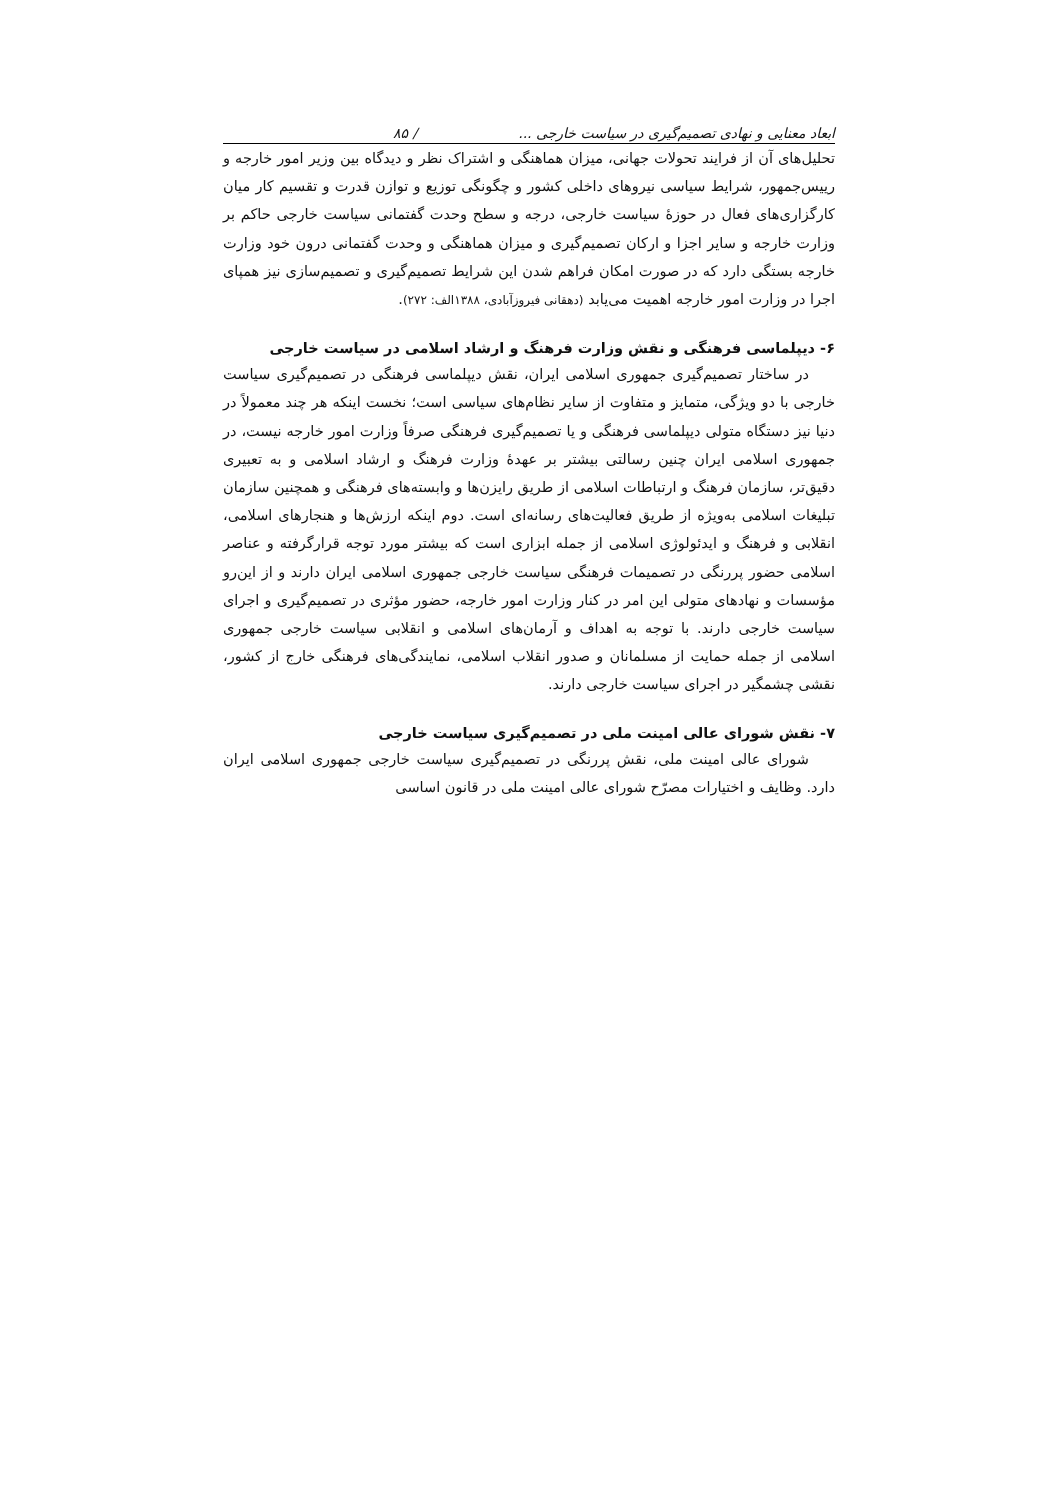ابعاد معنایی و نهادی تصمیم‌گیری در سیاست خارجی ... / ۸۵
تحلیل‌های آن از فرایند تحولات جهانی، میزان هماهنگی و اشتراک نظر و دیدگاه بین وزیر امور خارجه و رییس‌جمهور، شرایط سیاسی نیروهای داخلی کشور و چگونگی توزیع و توازن قدرت و تقسیم کار میان کارگزاری‌های فعال در حوزهٔ سیاست خارجی، درجه و سطح وحدت گفتمانی سیاست خارجی حاکم بر وزارت خارجه و سایر اجزا و ارکان تصمیم‌گیری و میزان هماهنگی و وحدت گفتمانی درون خود وزارت خارجه بستگی دارد که در صورت امکان فراهم شدن این شرایط تصمیم‌گیری و تصمیم‌سازی نیز همپای اجرا در وزارت امور خارجه اهمیت می‌یابد (دهقانی فیروزآبادی، ۱۳۸۸الف: ۲۷۲).
۶- دیپلماسی فرهنگی و نقش وزارت فرهنگ و ارشاد اسلامی در سیاست خارجی
در ساختار تصمیم‌گیری جمهوری اسلامی ایران، نقش دیپلماسی فرهنگی در تصمیم‌گیری سیاست خارجی با دو ویژگی، متمایز و متفاوت از سایر نظام‌های سیاسی است؛ نخست اینکه هر چند معمولاً در دنیا نیز دستگاه متولی دیپلماسی فرهنگی و یا تصمیم‌گیری فرهنگی صرفاً وزارت امور خارجه نیست، در جمهوری اسلامی ایران چنین رسالتی بیشتر بر عهدهٔ وزارت فرهنگ و ارشاد اسلامی و به تعبیری دقیق‌تر، سازمان فرهنگ و ارتباطات اسلامی از طریق رایزن‌ها و وابسته‌های فرهنگی و همچنین سازمان تبلیغات اسلامی به‌ویژه از طریق فعالیت‌های رسانه‌ای است. دوم اینکه ارزش‌ها و هنجارهای اسلامی، انقلابی و فرهنگ و ایدئولوژی اسلامی از جمله ابزاری است که بیشتر مورد توجه قرارگرفته و عناصر اسلامی حضور پررنگی در تصمیمات فرهنگی سیاست خارجی جمهوری اسلامی ایران دارند و از این‌رو مؤسسات و نهادهای متولی این امر در کنار وزارت امور خارجه، حضور مؤثری در تصمیم‌گیری و اجرای سیاست خارجی دارند. با توجه به اهداف و آرمان‌های اسلامی و انقلابی سیاست خارجی جمهوری اسلامی از جمله حمایت از مسلمانان و صدور انقلاب اسلامی، نمایندگی‌های فرهنگی خارج از کشور، نقشی چشمگیر در اجرای سیاست خارجی دارند.
۷- نقش شورای عالی امینت ملی در تصمیم‌گیری سیاست خارجی
شورای عالی امینت ملی، نقش پررنگی در تصمیم‌گیری سیاست خارجی جمهوری اسلامی ایران دارد. وظایف و اختیارات مصرّح شورای عالی امینت ملی در قانون اساسی